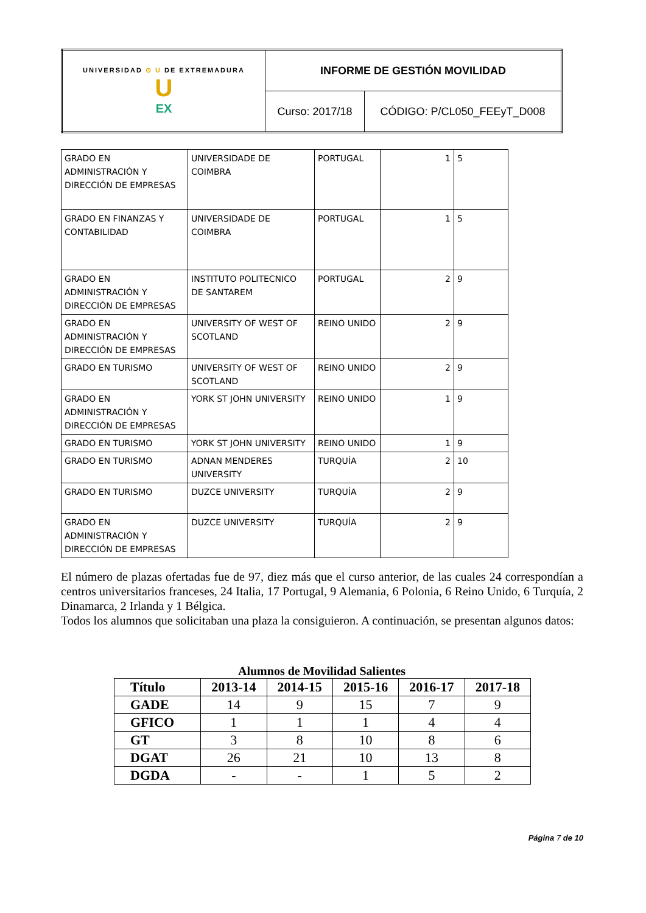| UNIVERSIDAD ⊙ U DE EXTREMADURA U EX | INFORME DE GESTIÓN MOVILIDAD | |
| | Curso: 2017/18 | CÓDIGO: P/CL050_FEEyT_D008 |
| GRADO EN ADMINISTRACIÓN Y DIRECCIÓN DE EMPRESAS | UNIVERSIDADE DE COIMBRA | PORTUGAL | 1 | 5 |
| GRADO EN FINANZAS Y CONTABILIDAD | UNIVERSIDADE DE COIMBRA | PORTUGAL | 1 | 5 |
| GRADO EN ADMINISTRACIÓN Y DIRECCIÓN DE EMPRESAS | INSTITUTO POLITECNICO DE SANTAREM | PORTUGAL | 2 | 9 |
| GRADO EN ADMINISTRACIÓN Y DIRECCIÓN DE EMPRESAS | UNIVERSITY OF WEST OF SCOTLAND | REINO UNIDO | 2 | 9 |
| GRADO EN TURISMO | UNIVERSITY OF WEST OF SCOTLAND | REINO UNIDO | 2 | 9 |
| GRADO EN ADMINISTRACIÓN Y DIRECCIÓN DE EMPRESAS | YORK ST JOHN UNIVERSITY | REINO UNIDO | 1 | 9 |
| GRADO EN TURISMO | YORK ST JOHN UNIVERSITY | REINO UNIDO | 1 | 9 |
| GRADO EN TURISMO | ADNAN MENDERES UNIVERSITY | TURQUÍA | 2 | 10 |
| GRADO EN TURISMO | DUZCE UNIVERSITY | TURQUÍA | 2 | 9 |
| GRADO EN ADMINISTRACIÓN Y DIRECCIÓN DE EMPRESAS | DUZCE UNIVERSITY | TURQUÍA | 2 | 9 |
El número de plazas ofertadas fue de 97, diez más que el curso anterior, de las cuales 24 correspondían a centros universitarios franceses, 24 Italia, 17 Portugal, 9 Alemania, 6 Polonia, 6 Reino Unido, 6 Turquía, 2 Dinamarca, 2 Irlanda y 1 Bélgica.
Todos los alumnos que solicitaban una plaza la consiguieron. A continuación, se presentan algunos datos:
Alumnos de Movilidad Salientes
| Título | 2013-14 | 2014-15 | 2015-16 | 2016-17 | 2017-18 |
| --- | --- | --- | --- | --- | --- |
| GADE | 14 | 9 | 15 | 7 | 9 |
| GFICO | 1 | 1 | 1 | 4 | 4 |
| GT | 3 | 8 | 10 | 8 | 6 |
| DGAT | 26 | 21 | 10 | 13 | 8 |
| DGDA | - | - | 1 | 5 | 2 |
Página 7 de 10